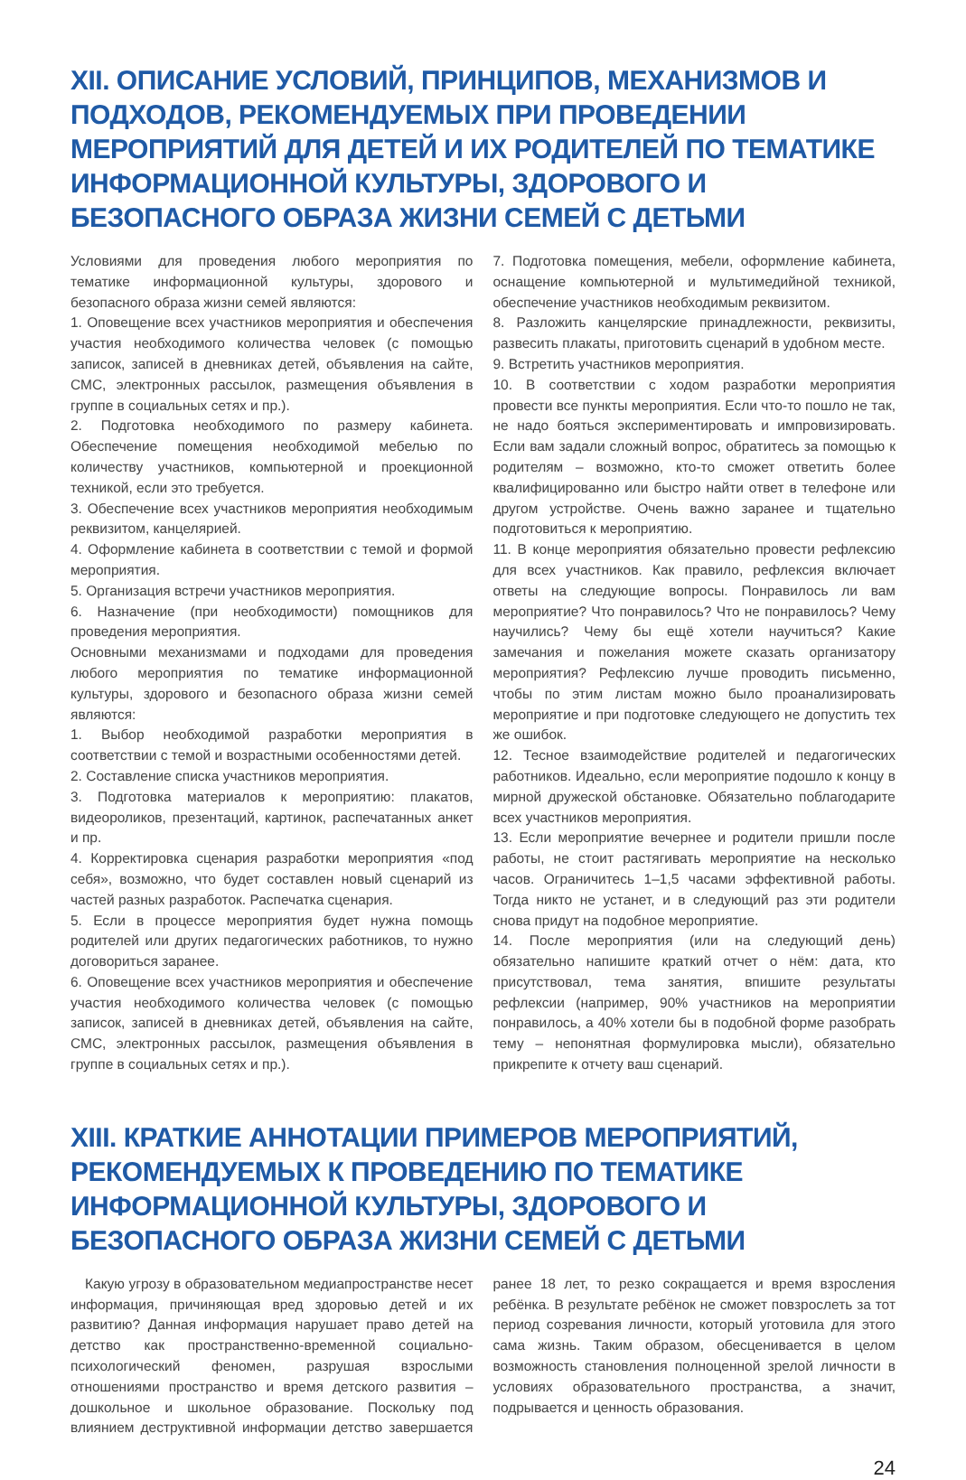XII. ОПИСАНИЕ УСЛОВИЙ, ПРИНЦИПОВ, МЕХАНИЗМОВ И ПОДХОДОВ, РЕКОМЕНДУЕМЫХ ПРИ ПРОВЕДЕНИИ МЕРОПРИЯТИЙ ДЛЯ ДЕТЕЙ И ИХ РОДИТЕЛЕЙ ПО ТЕМАТИКЕ ИНФОРМАЦИОННОЙ КУЛЬТУРЫ, ЗДОРОВОГО И БЕЗОПАСНОГО ОБРАЗА ЖИЗНИ СЕМЕЙ С ДЕТЬМИ
Условиями для проведения любого мероприятия по тематике информационной культуры, здорового и безопасного образа жизни семей являются:
1. Оповещение всех участников мероприятия и обеспечения участия необходимого количества человек (с помощью записок, записей в дневниках детей, объявления на сайте, СМС, электронных рассылок, размещения объявления в группе в социальных сетях и пр.).
2. Подготовка необходимого по размеру кабинета. Обеспечение помещения необходимой мебелью по количеству участников, компьютерной и проекционной техникой, если это требуется.
3. Обеспечение всех участников мероприятия необходимым реквизитом, канцелярией.
4. Оформление кабинета в соответствии с темой и формой мероприятия.
5. Организация встречи участников мероприятия.
6. Назначение (при необходимости) помощников для проведения мероприятия.
Основными механизмами и подходами для проведения любого мероприятия по тематике информационной культуры, здорового и безопасного образа жизни семей являются:
1. Выбор необходимой разработки мероприятия в соответствии с темой и возрастными особенностями детей.
2. Составление списка участников мероприятия.
3. Подготовка материалов к мероприятию: плакатов, видеороликов, презентаций, картинок, распечатанных анкет и пр.
4. Корректировка сценария разработки мероприятия «под себя», возможно, что будет составлен новый сценарий из частей разных разработок. Распечатка сценария.
5. Если в процессе мероприятия будет нужна помощь родителей или других педагогических работников, то нужно договориться заранее.
6. Оповещение всех участников мероприятия и обеспечение участия необходимого количества человек (с помощью записок, записей в дневниках детей, объявления на сайте, СМС, электронных рассылок, размещения объявления в группе в социальных сетях и пр.).
7. Подготовка помещения, мебели, оформление кабинета, оснащение компьютерной и мультимедийной техникой, обеспечение участников необходимым реквизитом.
8. Разложить канцелярские принадлежности, реквизиты, развесить плакаты, приготовить сценарий в удобном месте.
9. Встретить участников мероприятия.
10. В соответствии с ходом разработки мероприятия провести все пункты мероприятия. Если что-то пошло не так, не надо бояться экспериментировать и импровизировать. Если вам задали сложный вопрос, обратитесь за помощью к родителям – возможно, кто-то сможет ответить более квалифицированно или быстро найти ответ в телефоне или другом устройстве. Очень важно заранее и тщательно подготовиться к мероприятию.
11. В конце мероприятия обязательно провести рефлексию для всех участников. Как правило, рефлексия включает ответы на следующие вопросы. Понравилось ли вам мероприятие? Что понравилось? Что не понравилось? Чему научились? Чему бы ещё хотели научиться? Какие замечания и пожелания можете сказать организатору мероприятия? Рефлексию лучше проводить письменно, чтобы по этим листам можно было проанализировать мероприятие и при подготовке следующего не допустить тех же ошибок.
12. Тесное взаимодействие родителей и педагогических работников. Идеально, если мероприятие подошло к концу в мирной дружеской обстановке. Обязательно поблагодарите всех участников мероприятия.
13. Если мероприятие вечернее и родители пришли после работы, не стоит растягивать мероприятие на несколько часов. Ограничитесь 1–1,5 часами эффективной работы. Тогда никто не устанет, и в следующий раз эти родители снова придут на подобное мероприятие.
14. После мероприятия (или на следующий день) обязательно напишите краткий отчет о нём: дата, кто присутствовал, тема занятия, впишите результаты рефлексии (например, 90% участников на мероприятии понравилось, а 40% хотели бы в подобной форме разобрать тему – непонятная формулировка мысли), обязательно прикрепите к отчету ваш сценарий.
XIII. КРАТКИЕ АННОТАЦИИ ПРИМЕРОВ МЕРОПРИЯТИЙ, РЕКОМЕНДУЕМЫХ К ПРОВЕДЕНИЮ ПО ТЕМАТИКЕ ИНФОРМАЦИОННОЙ КУЛЬТУРЫ, ЗДОРОВОГО И БЕЗОПАСНОГО ОБРАЗА ЖИЗНИ СЕМЕЙ С ДЕТЬМИ
Какую угрозу в образовательном медиапространстве несет информация, причиняющая вред здоровью детей и их развитию? Данная информация нарушает право детей на детство как пространственно-временной социально-психологический феномен, разрушая взрослыми отношениями пространство и время детского развития – дошкольное и школьное образование. Поскольку под влиянием деструктивной информации детство завершается ранее 18 лет, то резко сокращается и время взросления ребёнка. В результате ребёнок не сможет повзрослеть за тот период созревания личности, который уготовила для этого сама жизнь. Таким образом, обесценивается в целом возможность становления полноценной зрелой личности в условиях образовательного пространства, а значит, подрывается и ценность образования.
24